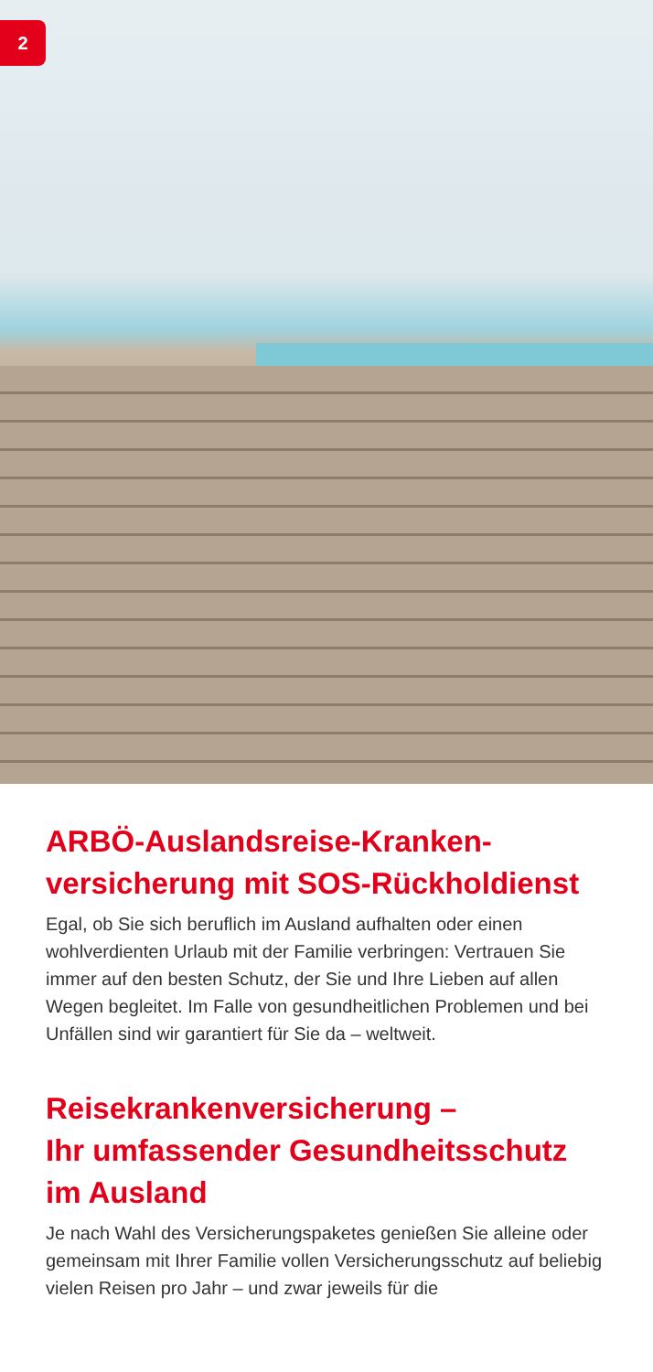2
ARBÖ-Auslandsreise-Kranken-
versicherung mit SOS-Rückholdienst
Egal, ob Sie sich beruflich im Ausland aufhalten oder einen wohlverdienten Urlaub mit der Familie verbringen: Vertrauen Sie immer auf den besten Schutz, der Sie und Ihre Lieben auf allen Wegen begleitet. Im Falle von gesundheitlichen Problemen und bei Unfällen sind wir garantiert für Sie da – weltweit.
Reisekrankenversicherung –
Ihr umfassender Gesundheitsschutz
im Ausland
Je nach Wahl des Versicherungspaketes genießen Sie alleine oder gemeinsam mit Ihrer Familie vollen Versicherungsschutz auf beliebig vielen Reisen pro Jahr – und zwar jeweils für die